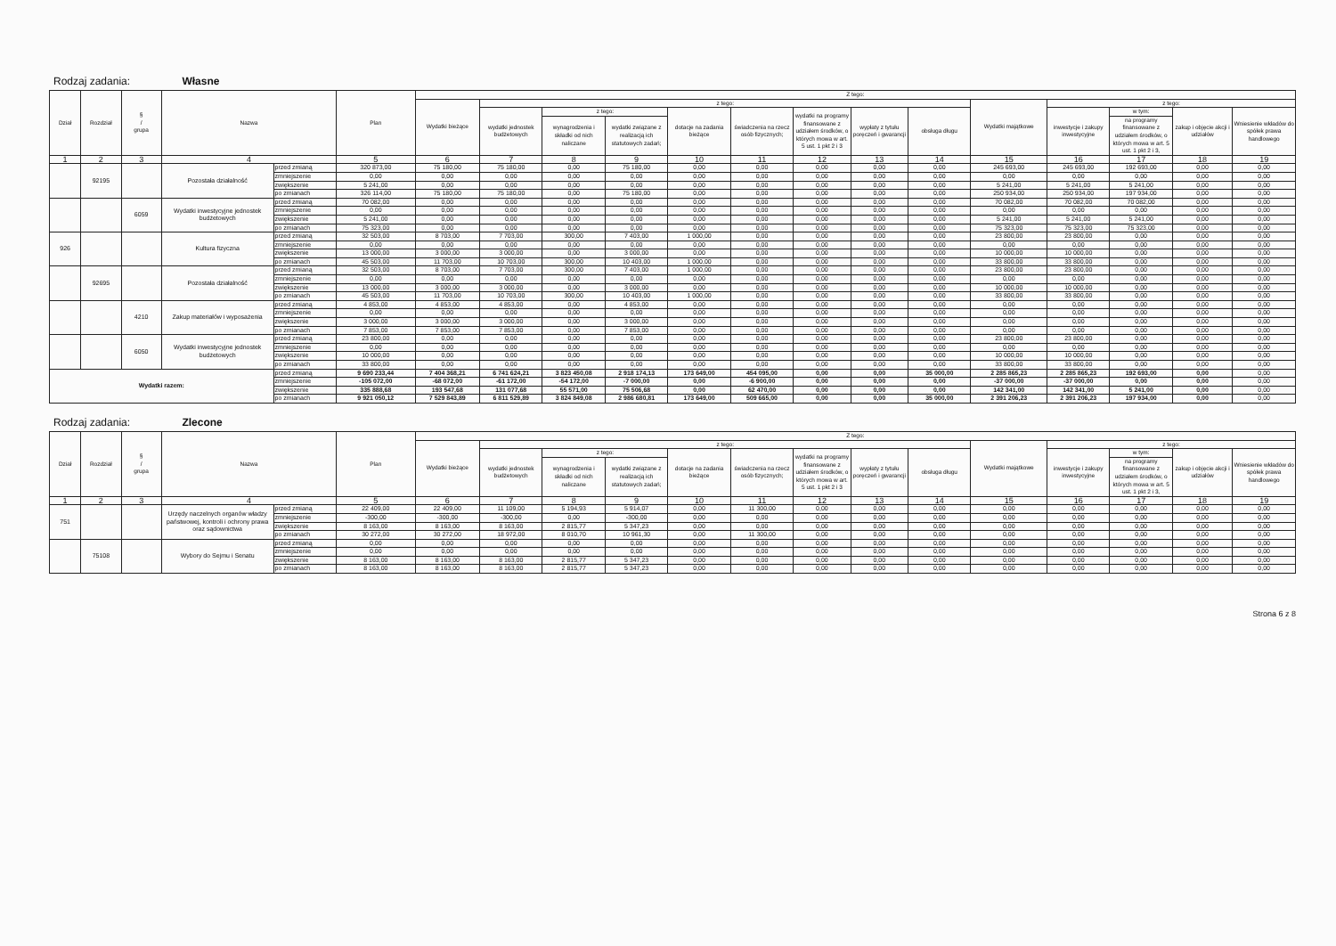Rodzaj zadania: Własne
| Dział | Rozdział | § / grupa | Nazwa | | Plan | Z tego: | | | | | | | | | | | | | |
| --- | --- | --- | --- | --- | --- | --- | --- | --- | --- | --- | --- | --- | --- | --- | --- | --- | --- | --- | --- |
| | | | | | | Wydatki bieżące | z tego: | | | | | | | | Wydatki majątkowe | z tego: | | | |
| | | | | | | | wydatki jednostek budżetowych | z tego: | | dotacje na zadania bieżące | świadczenia na rzecz osób fizycznych; | wydatki na programy finansowane z udziałem środków, o których mowa w art. 5 ust. 1 pkt 2 i 3 | wypłaty z tytułu poręczeń i gwarancji | obsługa długu | | inwestycje i zakupy inwestycyjne | w tym: | zakup i objęcie akcji i udziałów | Wniesienie wkładów do spółek prawa handlowego |
| | | | | | | | | wynagrodzenia i składki od nich naliczane | wydatki związane z realizacją ich statutowych zadań; | | | | | | | | na programy finansowane z udziałem środków, o których mowa w art. 5 ust. 1 pkt 2 i 3, | | |
| 1 | 2 | 3 | 4 | | 5 | 6 | 7 | 8 | 9 | 10 | 11 | 12 | 13 | 14 | 15 | 16 | 17 | 18 | 19 |
| | 92195 | | Pozostała działalność | przed zmianą | 320 873,00 | 75 180,00 | 75 180,00 | 0,00 | 75 180,00 | 0,00 | 0,00 | 0,00 | 0,00 | 0,00 | 245 693,00 | 245 693,00 | 192 693,00 | 0,00 | 0,00 |
| | | | | zmniejszenie | 0,00 | 0,00 | 0,00 | 0,00 | 0,00 | 0,00 | 0,00 | 0,00 | 0,00 | 0,00 | 0,00 | 0,00 | 0,00 | 0,00 | 0,00 |
| | | | | zwiększenie | 5 241,00 | 0,00 | 0,00 | 0,00 | 0,00 | 0,00 | 0,00 | 0,00 | 0,00 | 0,00 | 5 241,00 | 5 241,00 | 5 241,00 | 0,00 | 0,00 |
| | | | | po zmianach | 326 114,00 | 75 180,00 | 75 180,00 | 0,00 | 75 180,00 | 0,00 | 0,00 | 0,00 | 0,00 | 0,00 | 250 934,00 | 250 934,00 | 197 934,00 | 0,00 | 0,00 |
| | | 6059 | Wydatki inwestycyjne jednostek budżetowych | przed zmianą | 70 082,00 | 0,00 | 0,00 | 0,00 | 0,00 | 0,00 | 0,00 | 0,00 | 0,00 | 0,00 | 70 082,00 | 70 082,00 | 70 082,00 | 0,00 | 0,00 |
| | | | | zmniejszenie | 0,00 | 0,00 | 0,00 | 0,00 | 0,00 | 0,00 | 0,00 | 0,00 | 0,00 | 0,00 | 0,00 | 0,00 | 0,00 | 0,00 | 0,00 |
| | | | | zwiększenie | 5 241,00 | 0,00 | 0,00 | 0,00 | 0,00 | 0,00 | 0,00 | 0,00 | 0,00 | 0,00 | 5 241,00 | 5 241,00 | 5 241,00 | 0,00 | 0,00 |
| | | | | po zmianach | 75 323,00 | 0,00 | 0,00 | 0,00 | 0,00 | 0,00 | 0,00 | 0,00 | 0,00 | 0,00 | 75 323,00 | 75 323,00 | 75 323,00 | 0,00 | 0,00 |
| 926 | | | Kultura fizyczna | przed zmianą | 32 503,00 | 8 703,00 | 7 703,00 | 300,00 | 7 403,00 | 1 000,00 | 0,00 | 0,00 | 0,00 | 0,00 | 23 800,00 | 23 800,00 | 0,00 | 0,00 | 0,00 |
| | | | | zmniejszenie | 0,00 | 0,00 | 0,00 | 0,00 | 0,00 | 0,00 | 0,00 | 0,00 | 0,00 | 0,00 | 0,00 | 0,00 | 0,00 | 0,00 | 0,00 |
| | | | | zwiększenie | 13 000,00 | 3 000,00 | 3 000,00 | 0,00 | 3 000,00 | 0,00 | 0,00 | 0,00 | 0,00 | 0,00 | 10 000,00 | 10 000,00 | 0,00 | 0,00 | 0,00 |
| | | | | po zmianach | 45 503,00 | 11 703,00 | 10 703,00 | 300,00 | 10 403,00 | 1 000,00 | 0,00 | 0,00 | 0,00 | 0,00 | 33 800,00 | 33 800,00 | 0,00 | 0,00 | 0,00 |
| | 92695 | | Pozostała działalność | przed zmianą | 32 503,00 | 8 703,00 | 7 703,00 | 300,00 | 7 403,00 | 1 000,00 | 0,00 | 0,00 | 0,00 | 0,00 | 23 800,00 | 23 800,00 | 0,00 | 0,00 | 0,00 |
| | | | | zmniejszenie | 0,00 | 0,00 | 0,00 | 0,00 | 0,00 | 0,00 | 0,00 | 0,00 | 0,00 | 0,00 | 0,00 | 0,00 | 0,00 | 0,00 | 0,00 |
| | | | | zwiększenie | 13 000,00 | 3 000,00 | 3 000,00 | 0,00 | 3 000,00 | 0,00 | 0,00 | 0,00 | 0,00 | 0,00 | 10 000,00 | 10 000,00 | 0,00 | 0,00 | 0,00 |
| | | | | po zmianach | 45 503,00 | 11 703,00 | 10 703,00 | 300,00 | 10 403,00 | 1 000,00 | 0,00 | 0,00 | 0,00 | 0,00 | 33 800,00 | 33 800,00 | 0,00 | 0,00 | 0,00 |
| | | 4210 | Zakup materiałów i wyposażenia | przed zmianą | 4 853,00 | 4 853,00 | 4 853,00 | 0,00 | 4 853,00 | 0,00 | 0,00 | 0,00 | 0,00 | 0,00 | 0,00 | 0,00 | 0,00 | 0,00 | 0,00 |
| | | | | zmniejszenie | 0,00 | 0,00 | 0,00 | 0,00 | 0,00 | 0,00 | 0,00 | 0,00 | 0,00 | 0,00 | 0,00 | 0,00 | 0,00 | 0,00 | 0,00 |
| | | | | zwiększenie | 3 000,00 | 3 000,00 | 3 000,00 | 0,00 | 3 000,00 | 0,00 | 0,00 | 0,00 | 0,00 | 0,00 | 0,00 | 0,00 | 0,00 | 0,00 | 0,00 |
| | | | | po zmianach | 7 853,00 | 7 853,00 | 7 853,00 | 0,00 | 7 853,00 | 0,00 | 0,00 | 0,00 | 0,00 | 0,00 | 0,00 | 0,00 | 0,00 | 0,00 | 0,00 |
| | | 6050 | Wydatki inwestycyjne jednostek budżetowych | przed zmianą | 23 800,00 | 0,00 | 0,00 | 0,00 | 0,00 | 0,00 | 0,00 | 0,00 | 0,00 | 0,00 | 23 800,00 | 23 800,00 | 0,00 | 0,00 | 0,00 |
| | | | | zmniejszenie | 0,00 | 0,00 | 0,00 | 0,00 | 0,00 | 0,00 | 0,00 | 0,00 | 0,00 | 0,00 | 0,00 | 0,00 | 0,00 | 0,00 | 0,00 |
| | | | | zwiększenie | 10 000,00 | 0,00 | 0,00 | 0,00 | 0,00 | 0,00 | 0,00 | 0,00 | 0,00 | 0,00 | 10 000,00 | 10 000,00 | 0,00 | 0,00 | 0,00 |
| | | | | po zmianach | 33 800,00 | 0,00 | 0,00 | 0,00 | 0,00 | 0,00 | 0,00 | 0,00 | 0,00 | 0,00 | 33 800,00 | 33 800,00 | 0,00 | 0,00 | 0,00 |
| Wydatki razem: | | | | przed zmianą | 9 690 233,44 | 7 404 368,21 | 6 741 624,21 | 3 823 450,08 | 2 918 174,13 | 173 649,00 | 454 095,00 | 0,00 | 0,00 | 35 000,00 | 2 285 865,23 | 2 285 865,23 | 192 693,00 | 0,00 | 0,00 |
| | | | | zmniejszenie | -105 072,00 | -68 072,00 | -61 172,00 | -54 172,00 | -7 000,00 | 0,00 | -6 900,00 | 0,00 | 0,00 | 0,00 | -37 000,00 | -37 000,00 | 0,00 | 0,00 | 0,00 |
| | | | | zwiększenie | 335 888,68 | 193 547,68 | 131 077,68 | 55 571,00 | 75 506,68 | 0,00 | 62 470,00 | 0,00 | 0,00 | 0,00 | 142 341,00 | 142 341,00 | 5 241,00 | 0,00 | 0,00 |
| | | | | po zmianach | 9 921 050,12 | 7 529 843,89 | 6 811 529,89 | 3 824 849,08 | 2 986 680,81 | 173 649,00 | 509 665,00 | 0,00 | 0,00 | 35 000,00 | 2 391 206,23 | 2 391 206,23 | 197 934,00 | 0,00 | 0,00 |
Rodzaj zadania: Zlecone
| Dział | Rozdział | § / grupa | Nazwa | | Plan | Z tego: | | | | | | | | | | | | | |
| --- | --- | --- | --- | --- | --- | --- | --- | --- | --- | --- | --- | --- | --- | --- | --- | --- | --- | --- | --- |
| | | | | | | Wydatki bieżące | z tego: | | | | | | | | Wydatki majątkowe | z tego: | | | |
| | | | | | | | wydatki jednostek budżetowych | z tego: | | dotacje na zadania bieżące | świadczenia na rzecz osób fizycznych; | wydatki na programy finansowane z udziałem środków, o których mowa w art. 5 ust. 1 pkt 2 i 3 | wypłaty z tytułu poręczeń i gwarancji | obsługa długu | | inwestycje i zakupy inwestycyjne | w tym: | zakup i objęcie akcji i udziałów | Wniesienie wkładów do spółek prawa handlowego |
| | | | | | | | | wynagrodzenia i składki od nich naliczane | wydatki związane z realizacją ich statutowych zadań; | | | | | | | | na programy finansowane z udziałem środków, o których mowa w art. 5 ust. 1 pkt 2 i 3, | | |
| 1 | 2 | 3 | 4 | | 5 | 6 | 7 | 8 | 9 | 10 | 11 | 12 | 13 | 14 | 15 | 16 | 17 | 18 | 19 |
| 751 | | | Urzędy naczelnych organów władzy państwowej, kontroli i ochrony prawa oraz sądownictwa | przed zmianą | 22 409,00 | 22 409,00 | 11 109,00 | 5 194,93 | 5 914,07 | 0,00 | 11 300,00 | 0,00 | 0,00 | 0,00 | 0,00 | 0,00 | 0,00 | 0,00 | 0,00 |
| | | | | zmniejszenie | -300,00 | -300,00 | -300,00 | 0,00 | -300,00 | 0,00 | 0,00 | 0,00 | 0,00 | 0,00 | 0,00 | 0,00 | 0,00 | 0,00 | 0,00 |
| | | | | zwiększenie | 8 163,00 | 8 163,00 | 8 163,00 | 2 815,77 | 5 347,23 | 0,00 | 0,00 | 0,00 | 0,00 | 0,00 | 0,00 | 0,00 | 0,00 | 0,00 | 0,00 |
| | | | | po zmianach | 30 272,00 | 30 272,00 | 18 972,00 | 8 010,70 | 10 961,30 | 0,00 | 11 300,00 | 0,00 | 0,00 | 0,00 | 0,00 | 0,00 | 0,00 | 0,00 | 0,00 |
| | 75108 | | Wybory do Sejmu i Senatu | przed zmianą | 0,00 | 0,00 | 0,00 | 0,00 | 0,00 | 0,00 | 0,00 | 0,00 | 0,00 | 0,00 | 0,00 | 0,00 | 0,00 | 0,00 | 0,00 |
| | | | | zmniejszenie | 0,00 | 0,00 | 0,00 | 0,00 | 0,00 | 0,00 | 0,00 | 0,00 | 0,00 | 0,00 | 0,00 | 0,00 | 0,00 | 0,00 | 0,00 |
| | | | | zwiększenie | 8 163,00 | 8 163,00 | 8 163,00 | 2 815,77 | 5 347,23 | 0,00 | 0,00 | 0,00 | 0,00 | 0,00 | 0,00 | 0,00 | 0,00 | 0,00 | 0,00 |
| | | | | po zmianach | 8 163,00 | 8 163,00 | 8 163,00 | 2 815,77 | 5 347,23 | 0,00 | 0,00 | 0,00 | 0,00 | 0,00 | 0,00 | 0,00 | 0,00 | 0,00 | 0,00 |
Strona 6 z 8